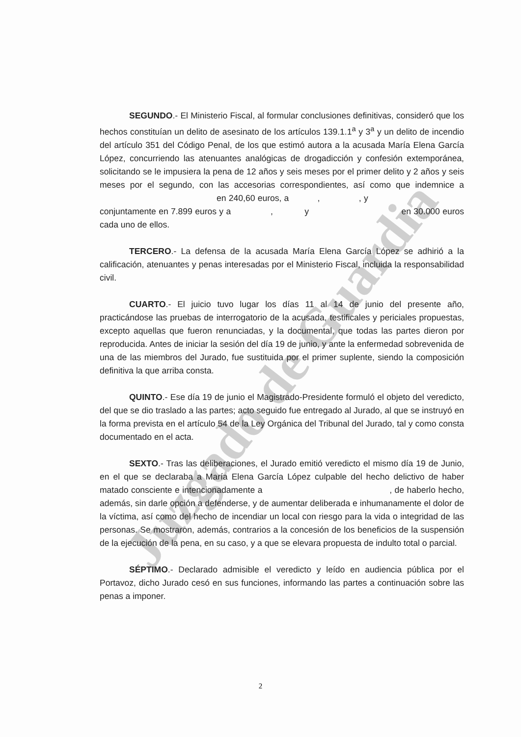Juzgado de Guardia
SEGUNDO.- El Ministerio Fiscal, al formular conclusiones definitivas, consideró que los hechos constituían un delito de asesinato de los artículos 139.1.1<sup>a</sup> y 3<sup>a</sup> y un delito de incendio del artículo 351 del Código Penal, de los que estimó autora a la acusada María Elena García López, concurriendo las atenuantes analógicas de drogadicción y confesión extemporánea, solicitando se le impusiera la pena de 12 años y seis meses por el primer delito y 2 años y seis meses por el segundo, con las accesorias correspondientes, así como que indemnice a en 240,60 euros, a , , y conjuntamente en 7.899 euros y a , y en 30.000 euros cada uno de ellos.
TERCERO.- La defensa de la acusada María Elena García López se adhirió a la calificación, atenuantes y penas interesadas por el Ministerio Fiscal, incluida la responsabilidad civil.
CUARTO.- El juicio tuvo lugar los días 11 al 14 de junio del presente año, practicándose las pruebas de interrogatorio de la acusada, testificales y periciales propuestas, excepto aquellas que fueron renunciadas, y la documental, que todas las partes dieron por reproducida. Antes de iniciar la sesión del día 19 de junio, y ante la enfermedad sobrevenida de una de las miembros del Jurado, fue sustituida por el primer suplente, siendo la composición definitiva la que arriba consta.
QUINTO.- Ese día 19 de junio el Magistrado-Presidente formuló el objeto del veredicto, del que se dio traslado a las partes; acto seguido fue entregado al Jurado, al que se instruyó en la forma prevista en el artículo 54 de la Ley Orgánica del Tribunal del Jurado, tal y como consta documentado en el acta.
SEXTO.- Tras las deliberaciones, el Jurado emitió veredicto el mismo día 19 de Junio, en el que se declaraba a María Elena García López culpable del hecho delictivo de haber matado consciente e intencionadamente a , de haberlo hecho, además, sin darle opción a defenderse, y de aumentar deliberada e inhumanamente el dolor de la víctima, así como del hecho de incendiar un local con riesgo para la vida o integridad de las personas. Se mostraron, además, contrarios a la concesión de los beneficios de la suspensión de la ejecución de la pena, en su caso, y a que se elevara propuesta de indulto total o parcial.
SÉPTIMO.- Declarado admisible el veredicto y leído en audiencia pública por el Portavoz, dicho Jurado cesó en sus funciones, informando las partes a continuación sobre las penas a imponer.
2